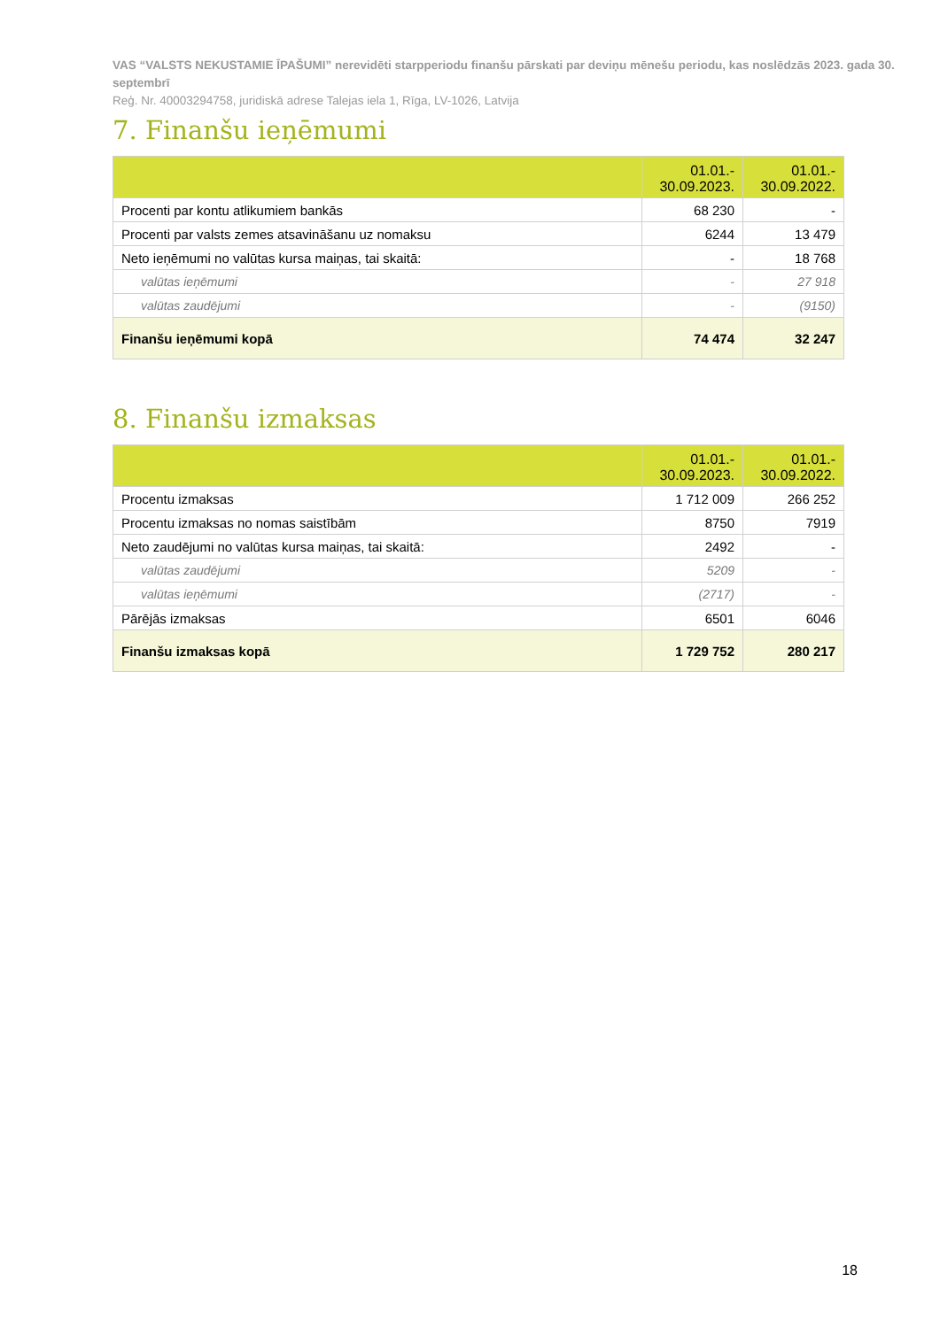VAS “VALSTS NEKUSTAMIE ĪPAŠUMI” nerevidēti starpperiodu finanšu pārskati par deviņu mēnešu periodu, kas noslēdzās 2023. gada 30. septembrī
Reģ. Nr. 40003294758, juridiskā adrese Talejas iela 1, Rīga, LV-1026, Latvija
7. Finanšu ieņēmumi
| | 01.01.- 30.09.2023. | 01.01.- 30.09.2022. |
| --- | --- | --- |
| Procenti par kontu atlikumiem bankās | 68 230 | - |
| Procenti par valsts zemes atsavināšanu uz nomaksu | 6244 | 13 479 |
| Neto ieņēmumi no valūtas kursa maiņas, tai skaitā: | - | 18 768 |
| valūtas ieņēmumi | - | 27 918 |
| valūtas zaudējumi | - | (9150) |
| Finanšu ieņēmumi kopā | 74 474 | 32 247 |
8. Finanšu izmaksas
| | 01.01.- 30.09.2023. | 01.01.- 30.09.2022. |
| --- | --- | --- |
| Procentu izmaksas | 1 712 009 | 266 252 |
| Procentu izmaksas no nomas saistībām | 8750 | 7919 |
| Neto zaudējumi no valūtas kursa maiņas, tai skaitā: | 2492 | - |
| valūtas zaudējumi | 5209 | - |
| valūtas ieņēmumi | (2717) | - |
| Pārējās izmaksas | 6501 | 6046 |
| Finanšu izmaksas kopā | 1 729 752 | 280 217 |
18